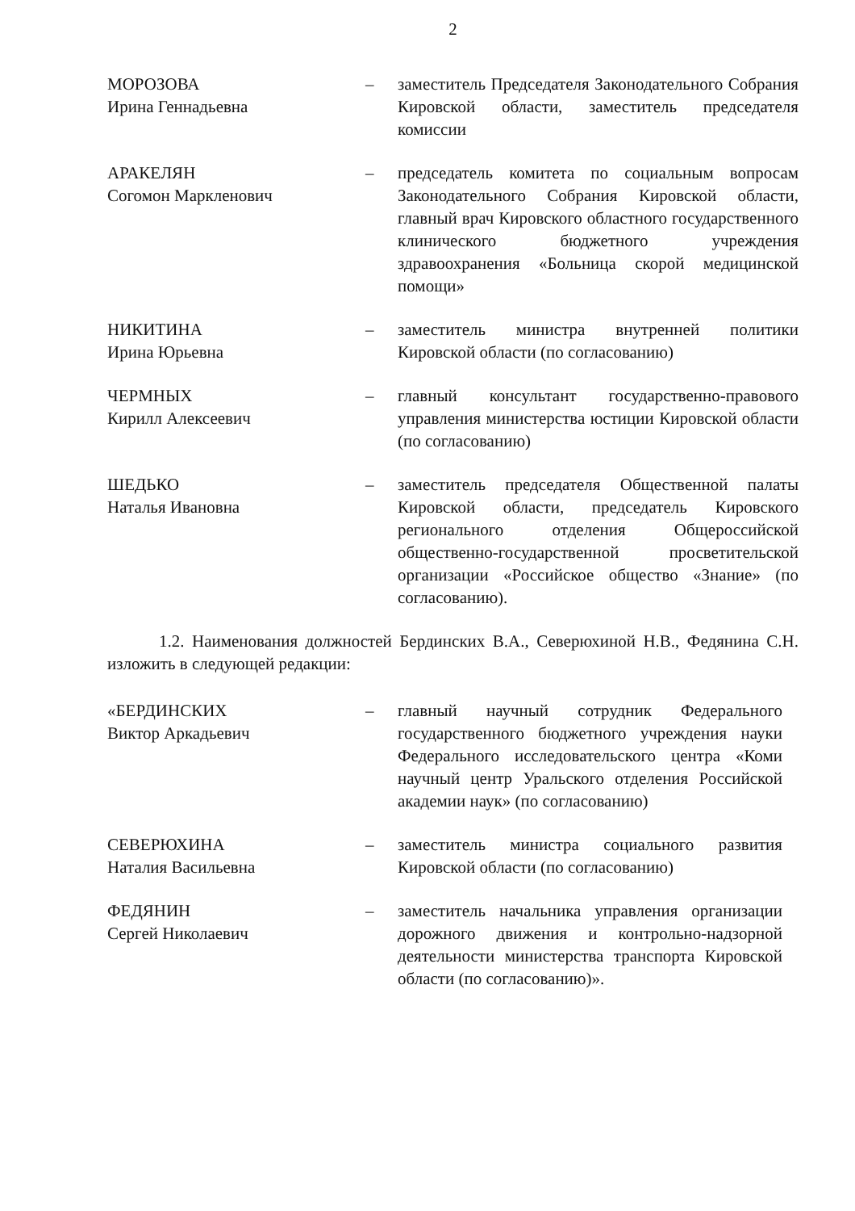2
МОРОЗОВА
Ирина Геннадьевна
– заместитель Председателя Законодательного Собрания Кировской области, заместитель председателя комиссии
АРАКЕЛЯН
Согомон Маркленович
– председатель комитета по социальным вопросам Законодательного Собрания Кировской области, главный врач Кировского областного государственного клинического бюджетного учреждения здравоохранения «Больница скорой медицинской помощи»
НИКИТИНА
Ирина Юрьевна
– заместитель министра внутренней политики Кировской области (по согласованию)
ЧЕРМНЫХ
Кирилл Алексеевич
– главный консультант государственно-правового управления министерства юстиции Кировской области (по согласованию)
ШЕДЬКО
Наталья Ивановна
– заместитель председателя Общественной палаты Кировской области, председатель Кировского регионального отделения Общероссийской общественно-государственной просветительской организации «Российское общество «Знание» (по согласованию).
1.2. Наименования должностей Бердинских В.А., Северюхиной Н.В., Федянина С.Н. изложить в следующей редакции:
«БЕРДИНСКИХ
Виктор Аркадьевич
– главный научный сотрудник Федерального государственного бюджетного учреждения науки Федерального исследовательского центра «Коми научный центр Уральского отделения Российской академии наук» (по согласованию)
СЕВЕРЮХИНА
Наталия Васильевна
– заместитель министра социального развития Кировской области (по согласованию)
ФЕДЯНИН
Сергей Николаевич
– заместитель начальника управления организации дорожного движения и контрольно-надзорной деятельности министерства транспорта Кировской области (по согласованию)».